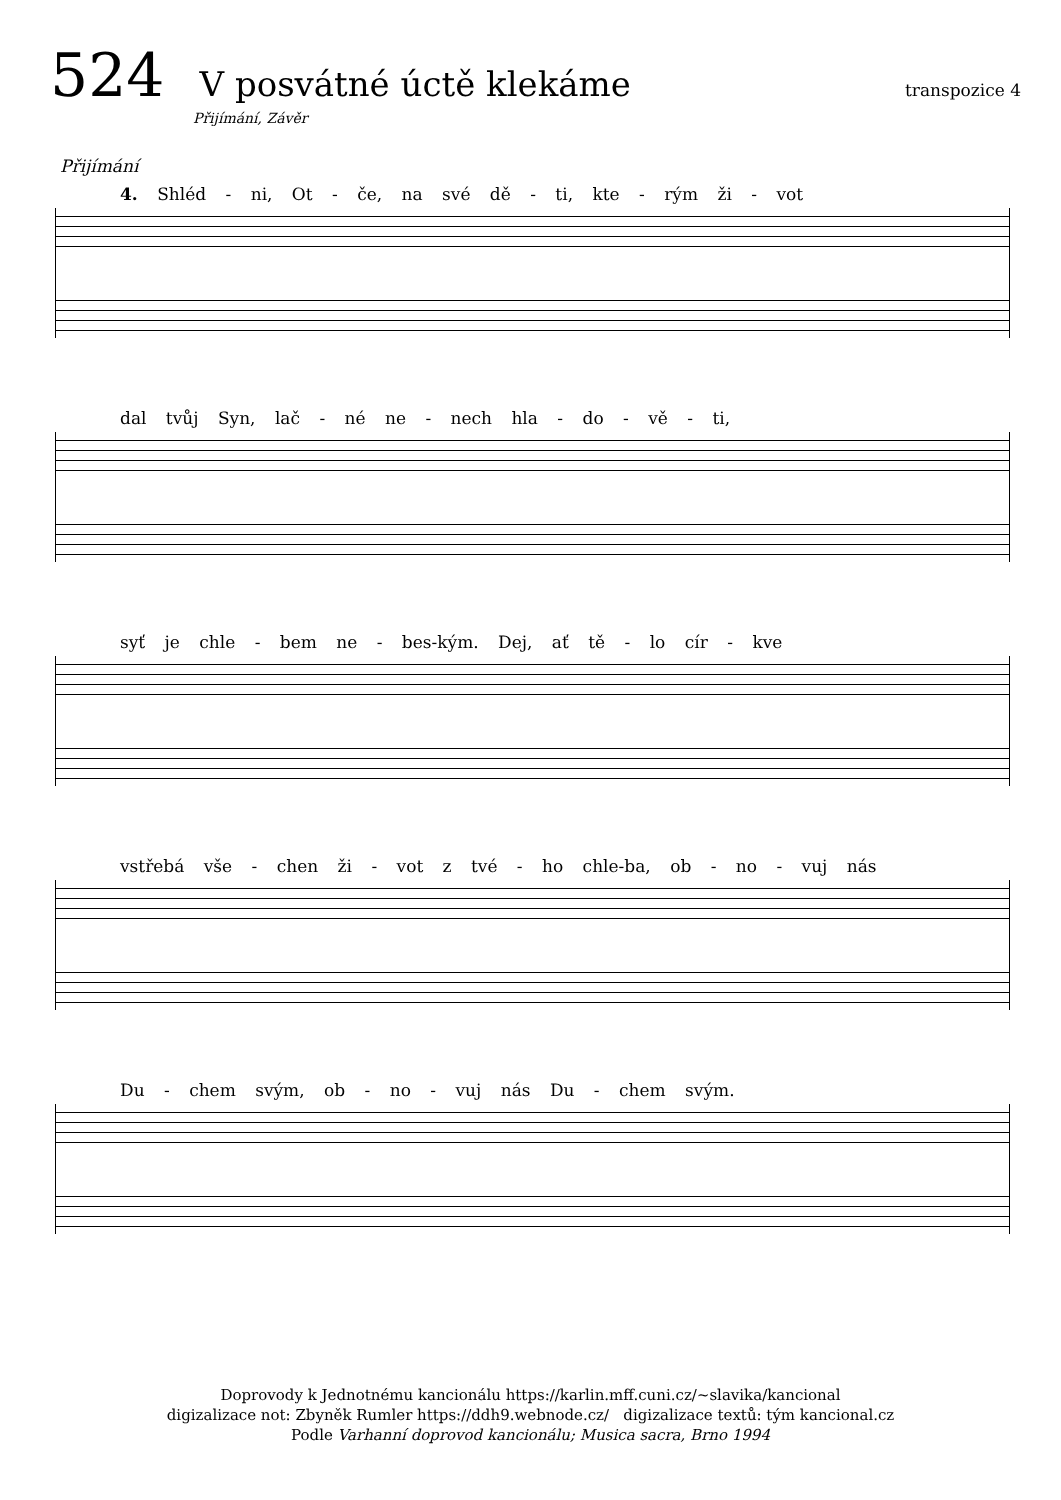524 V posvátné úctě klekáme transpozice 4
Přijímání, Závěr
Přijímání
4. Shléd - ni, Ot - če, na své dě - ti, kte - rým ži - vot
dal tvůj Syn, lač - né ne - nech hla - do - vě - ti,
syť je chle - bem ne - bes-kým. Dej, ať tě - lo cír - kve
vstřebá vše - chen ži - vot z tvé - ho chle-ba, ob - no - vuj nás
Du - chem svým, ob - no - vuj nás Du - chem svým.
Doprovody k Jednotnému kancionálu https://karlin.mff.cuni.cz/~slavika/kancional
digizalizace not: Zbyněk Rumler https://ddh9.webnode.cz/ digizalizace textů: tým kancional.cz
Podle Varhanní doprovod kancionálu; Musica sacra, Brno 1994